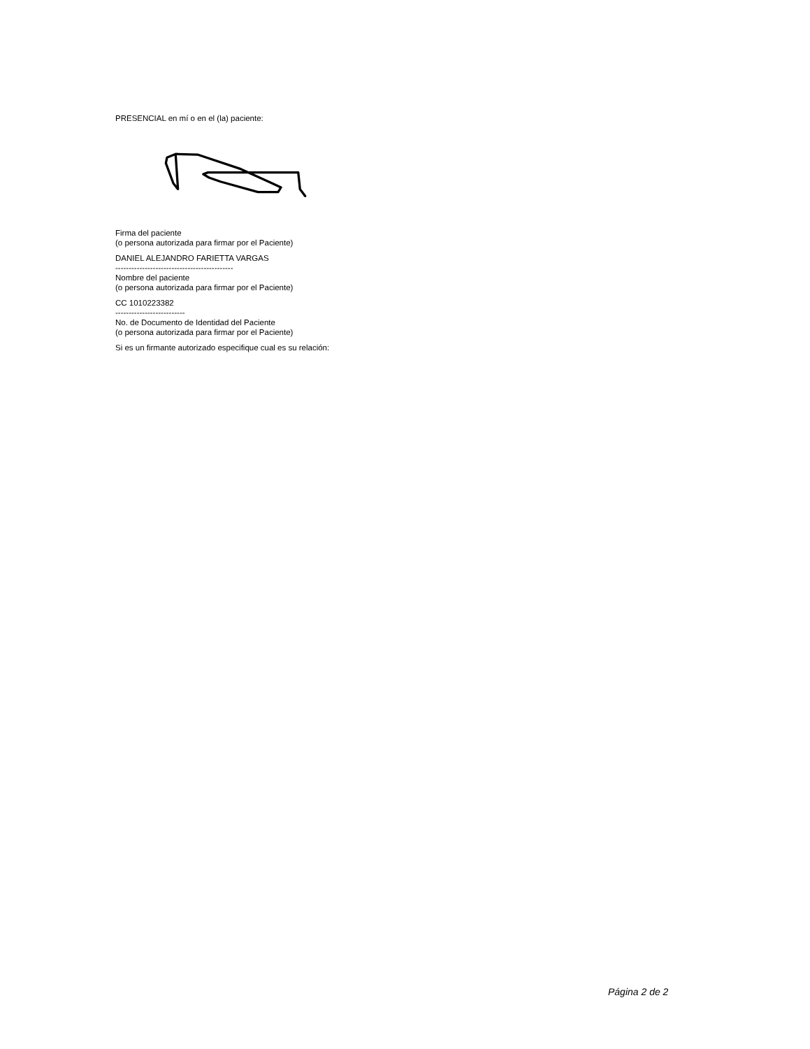PRESENCIAL en mí o en el (la) paciente:
Firma del paciente
(o persona autorizada para firmar por el Paciente)
DANIEL ALEJANDRO FARIETTA VARGAS
--------------------------------------------
Nombre del paciente
(o persona autorizada para firmar por el Paciente)
CC 1010223382
--------------------------
No. de Documento de Identidad del Paciente
(o persona autorizada para firmar por el Paciente)
Si es un firmante autorizado especifique cual es su relación:
Página 2 de 2